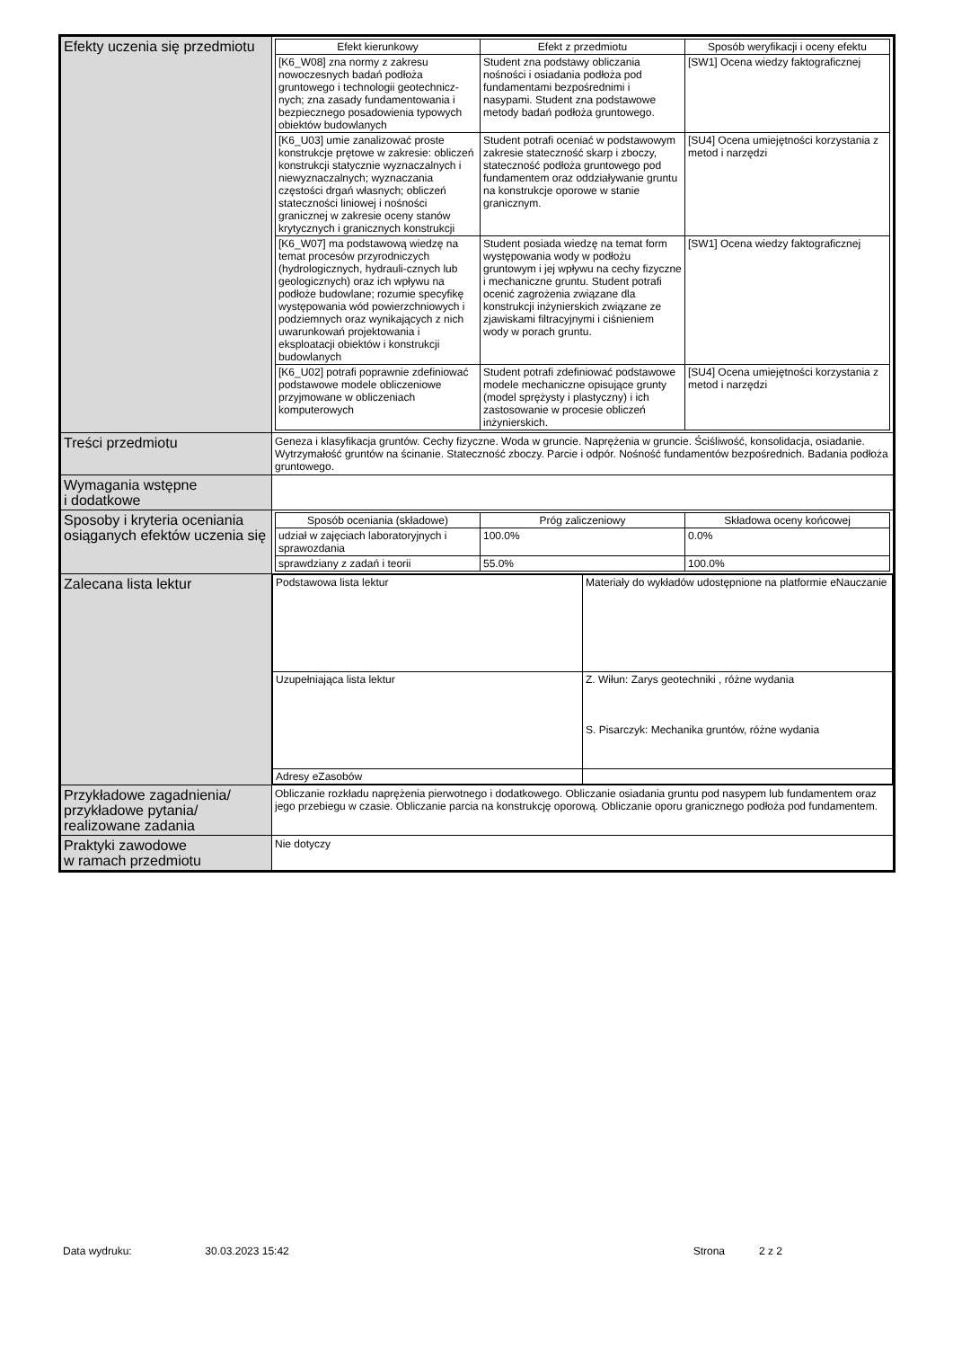| Efekty uczenia się przedmiotu | / Efekt kierunkowy / Efekt z przedmiotu / Sposób weryfikacji i oceny efektu / / --- / --- / --- / / [K6_W08] zna normy z zakresu nowoczesnych badań podłoża gruntowego i technologii geotechnicz-nych; zna zasady fundamentowania i bezpiecznego posadowienia typowych obiektów budowlanych / Student zna podstawy obliczania nośności i osiadania podłoża pod fundamentami bezpośrednimi i nasypami. Student zna podstawowe metody badań podłoża gruntowego. / [SW1] Ocena wiedzy faktograficznej / / [K6_U03] umie zanalizować proste konstrukcje prętowe w zakresie: obliczeń konstrukcji statycznie wyznaczalnych i niewyznaczalnych; wyznaczania częstości drgań własnych; obliczeń stateczności liniowej i nośności granicznej w zakresie oceny stanów krytycznych i granicznych konstrukcji / Student potrafi oceniać w podstawowym zakresie stateczność skarp i zboczy, stateczność podłoża gruntowego pod fundamentem oraz oddziaływanie gruntu na konstrukcje oporowe w stanie granicznym. / [SU4] Ocena umiejętności korzystania z metod i narzędzi / / [K6_W07] ma podstawową wiedzę na temat procesów przyrodniczych (hydrologicznych, hydrauli-cznych lub geologicznych) oraz ich wpływu na podłoże budowlane; rozumie specyfikę występowania wód powierzchniowych i podziemnych oraz wynikających z nich uwarunkowań projektowania i eksploatacji obiektów i konstrukcji budowlanych / Student posiada wiedzę na temat form występowania wody w podłożu gruntowym i jej wpływu na cechy fizyczne i mechaniczne gruntu. Student potrafi ocenić zagrożenia związane dla konstrukcji inżynierskich związane ze zjawiskami filtracyjnymi i ciśnieniem wody w porach gruntu. / [SW1] Ocena wiedzy faktograficznej / / [K6_U02] potrafi poprawnie zdefiniować podstawowe modele obliczeniowe przyjmowane w obliczeniach komputerowych / Student potrafi zdefiniować podstawowe modele mechaniczne opisujące grunty (model sprężysty i plastyczny) i ich zastosowanie w procesie obliczeń inżynierskich. / [SU4] Ocena umiejętności korzystania z metod i narzędzi / |
| Treści przedmiotu | Geneza i klasyfikacja gruntów. Cechy fizyczne. Woda w gruncie. Naprężenia w gruncie. Ściśliwość, konsolidacja, osiadanie. Wytrzymałość gruntów na ścinanie. Stateczność zboczy. Parcie i odpór. Nośność fundamentów bezpośrednich. Badania podłoża gruntowego. |
| Wymagania wstępne i dodatkowe | |
| Sposoby i kryteria oceniania osiąganych efektów uczenia się | / Sposób oceniania (składowe) / Próg zaliczeniowy / Składowa oceny końcowej / / --- / --- / --- / / udział w zajęciach laboratoryjnych i sprawozdania / 100.0% / 0.0% / / sprawdziany z zadań i teorii / 55.0% / 100.0% / |
| Zalecana lista lektur | / Podstawowa lista lektur / Materiały do wykładów udostępnione na platformie eNauczanie / / Uzupełniająca lista lektur / Z. Wiłun: Zarys geotechniki , różne wydania S. Pisarczyk: Mechanika gruntów, różne wydania / / Adresy eZasobów / / |
| Przykładowe zagadnienia/ przykładowe pytania/ realizowane zadania | Obliczanie rozkładu naprężenia pierwotnego i dodatkowego. Obliczanie osiadania gruntu pod nasypem lub fundamentem oraz jego przebiegu w czasie. Obliczanie parcia na konstrukcję oporową. Obliczanie oporu granicznego podłoża pod fundamentem. |
| Praktyki zawodowe w ramach przedmiotu | Nie dotyczy |
Data wydruku: 30.03.2023 15:42 Strona 2 z 2